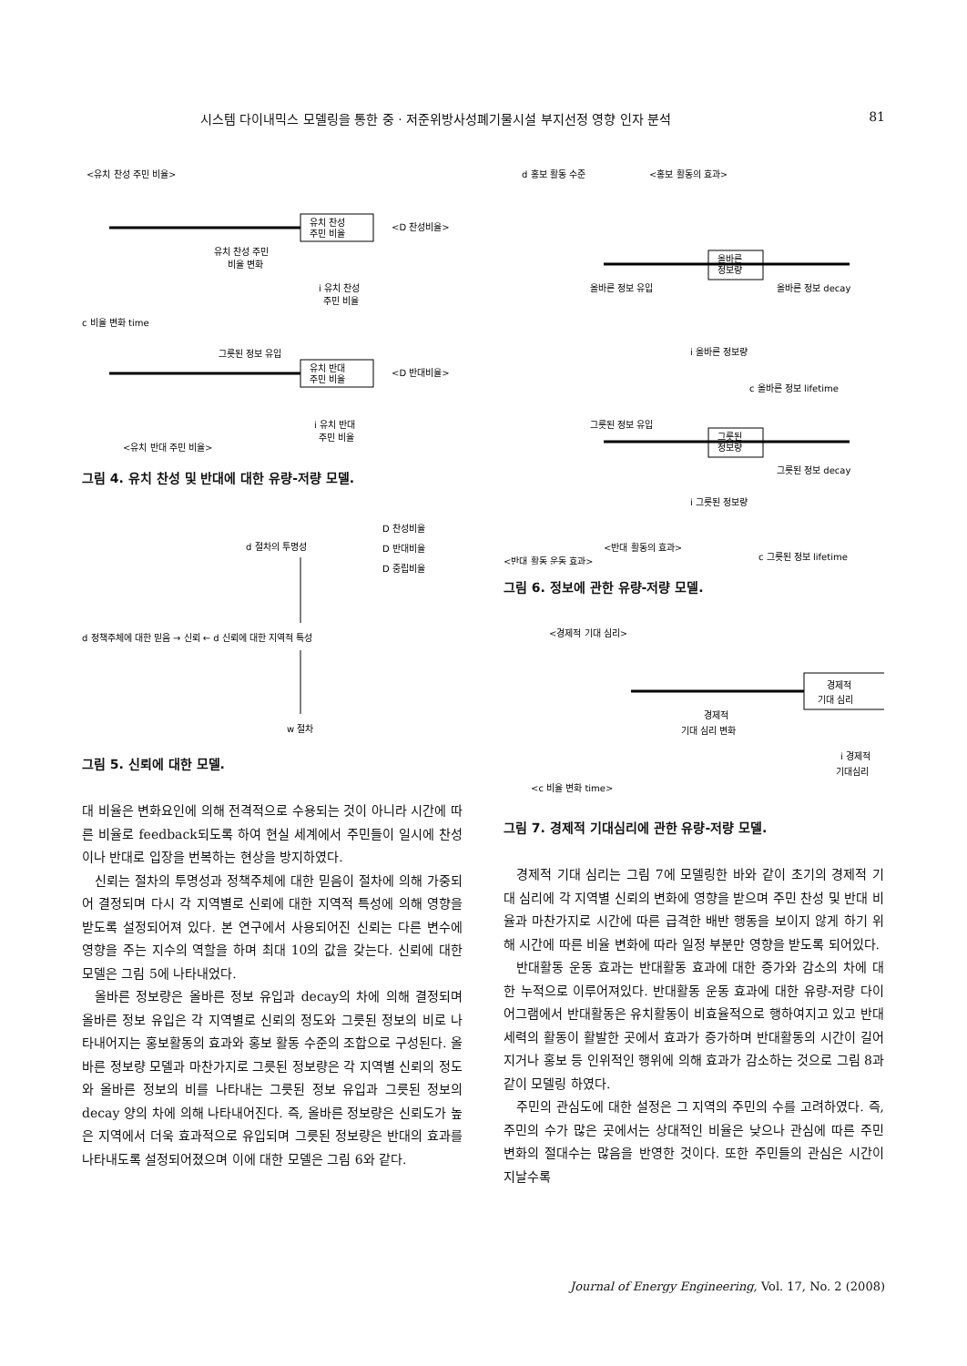시스템 다이내믹스 모델링을 통한 중 · 저준위방사성폐기물시설 부지선정 영향 인자 분석 81
<유치 찬성 주민 비율>
유치 찬성
주민 비율
<D 찬성비율>
유치 찬성 주민
비율 변화
i 유치 찬성
주민 비율
c 비율 변화 time
그릇된 정보 유입
유치 반대
주민 비율
<D 반대비율>
i 유치 반대
주민 비율
<유치 반대 주민 비율>
그림 4. 유치 찬성 및 반대에 대한 유량-저량 모델.
D 찬성비율
D 반대비율
D 중립비율
d 절차의 투명성
d 정책주체에 대한 믿음 → 신뢰 ← d 신뢰에 대한 지역적 특성
w 절차
그림 5. 신뢰에 대한 모델.
대 비율은 변화요인에 의해 전격적으로 수용되는 것이 아니라 시간에 따른 비율로 feedback되도록 하여 현실 세계에서 주민들이 일시에 찬성이나 반대로 입장을 번복하는 현상을 방지하였다.
신뢰는 절차의 투명성과 정책주체에 대한 믿음이 절차에 의해 가중되어 결정되며 다시 각 지역별로 신뢰에 대한 지역적 특성에 의해 영향을 받도록 설정되어져 있다. 본 연구에서 사용되어진 신뢰는 다른 변수에 영향을 주는 지수의 역할을 하며 최대 10의 값을 갖는다. 신뢰에 대한 모델은 그림 5에 나타내었다.
올바른 정보량은 올바른 정보 유입과 decay의 차에 의해 결정되며 올바른 정보 유입은 각 지역별로 신뢰의 정도와 그릇된 정보의 비로 나타내어지는 홍보활동의 효과와 홍보 활동 수준의 조합으로 구성된다. 올바른 정보량 모델과 마찬가지로 그릇된 정보량은 각 지역별 신뢰의 정도와 올바른 정보의 비를 나타내는 그릇된 정보 유입과 그릇된 정보의 decay 양의 차에 의해 나타내어진다. 즉, 올바른 정보량은 신뢰도가 높은 지역에서 더욱 효과적으로 유입되며 그릇된 정보량은 반대의 효과를 나타내도록 설정되어졌으며 이에 대한 모델은 그림 6와 같다.
d 홍보 활동 수준
<홍보 활동의 효과>
올바른
정보량
올바른 정보 유입
올바른 정보 decay
i 올바른 정보량
c 올바른 정보 lifetime
그릇된 정보 유입
그릇된
정보량
그릇된 정보 decay
i 그릇된 정보량
<반대 활동의 효과>
c 그릇된 정보 lifetime
<반대 활동 운동 효과>
그림 6. 정보에 관한 유량-저량 모델.
<경제적 기대 심리>
경제적
기대 심리
경제적
기대 심리 변화
i 경제적
기대심리
<c 비율 변화 time>
그림 7. 경제적 기대심리에 관한 유량-저량 모델.
경제적 기대 심리는 그림 7에 모델링한 바와 같이 초기의 경제적 기대 심리에 각 지역별 신뢰의 변화에 영향을 받으며 주민 찬성 및 반대 비율과 마찬가지로 시간에 따른 급격한 배반 행동을 보이지 않게 하기 위해 시간에 따른 비율 변화에 따라 일정 부분만 영향을 받도록 되어있다.
반대활동 운동 효과는 반대활동 효과에 대한 증가와 감소의 차에 대한 누적으로 이루어져있다. 반대활동 운동 효과에 대한 유량-저량 다이어그램에서 반대활동은 유치활동이 비효율적으로 행하여지고 있고 반대 세력의 활동이 활발한 곳에서 효과가 증가하며 반대활동의 시간이 길어지거나 홍보 등 인위적인 행위에 의해 효과가 감소하는 것으로 그림 8과 같이 모델링 하였다.
주민의 관심도에 대한 설정은 그 지역의 주민의 수를 고려하였다. 즉, 주민의 수가 많은 곳에서는 상대적인 비율은 낮으나 관심에 따른 주민 변화의 절대수는 많음을 반영한 것이다. 또한 주민들의 관심은 시간이 지날수록
Journal of Energy Engineering, Vol. 17, No. 2 (2008)